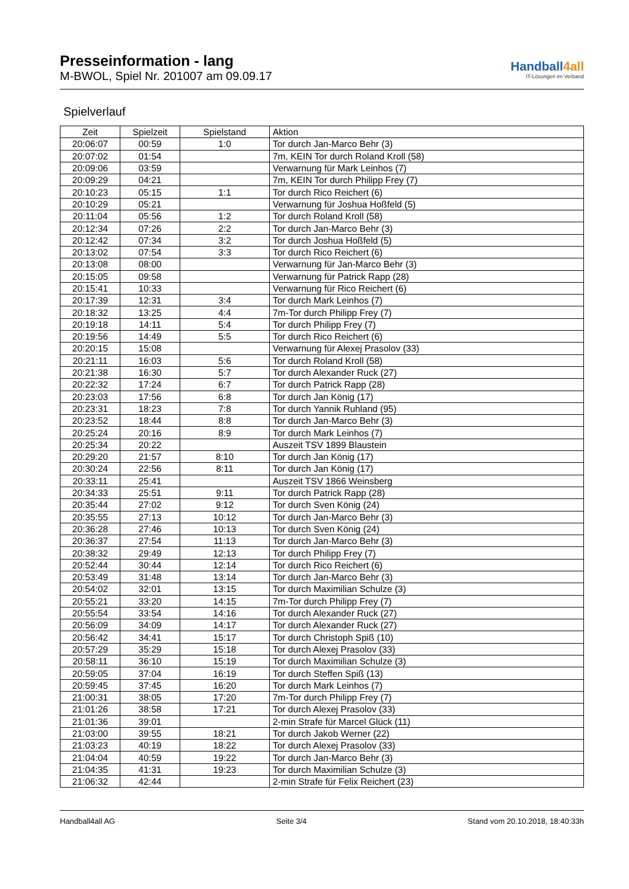Presseinformation - lang
M-BWOL, Spiel Nr. 201007 am 09.09.17
Handball4all
IT-Lösungen im Verband
Spielverlauf
| Zeit | Spielzeit | Spielstand | Aktion |
| --- | --- | --- | --- |
| 20:06:07 | 00:59 | 1:0 | Tor durch Jan-Marco Behr (3) |
| 20:07:02 | 01:54 | | 7m, KEIN Tor durch Roland Kroll (58) |
| 20:09:06 | 03:59 | | Verwarnung für Mark Leinhos (7) |
| 20:09:29 | 04:21 | | 7m, KEIN Tor durch Philipp Frey (7) |
| 20:10:23 | 05:15 | 1:1 | Tor durch Rico Reichert (6) |
| 20:10:29 | 05:21 | | Verwarnung für Joshua Hoßfeld (5) |
| 20:11:04 | 05:56 | 1:2 | Tor durch Roland Kroll (58) |
| 20:12:34 | 07:26 | 2:2 | Tor durch Jan-Marco Behr (3) |
| 20:12:42 | 07:34 | 3:2 | Tor durch Joshua Hoßfeld (5) |
| 20:13:02 | 07:54 | 3:3 | Tor durch Rico Reichert (6) |
| 20:13:08 | 08:00 | | Verwarnung für Jan-Marco Behr (3) |
| 20:15:05 | 09:58 | | Verwarnung für Patrick Rapp (28) |
| 20:15:41 | 10:33 | | Verwarnung für Rico Reichert (6) |
| 20:17:39 | 12:31 | 3:4 | Tor durch Mark Leinhos (7) |
| 20:18:32 | 13:25 | 4:4 | 7m-Tor durch Philipp Frey (7) |
| 20:19:18 | 14:11 | 5:4 | Tor durch Philipp Frey (7) |
| 20:19:56 | 14:49 | 5:5 | Tor durch Rico Reichert (6) |
| 20:20:15 | 15:08 | | Verwarnung für Alexej Prasolov (33) |
| 20:21:11 | 16:03 | 5:6 | Tor durch Roland Kroll (58) |
| 20:21:38 | 16:30 | 5:7 | Tor durch Alexander Ruck (27) |
| 20:22:32 | 17:24 | 6:7 | Tor durch Patrick Rapp (28) |
| 20:23:03 | 17:56 | 6:8 | Tor durch Jan König (17) |
| 20:23:31 | 18:23 | 7:8 | Tor durch Yannik Ruhland (95) |
| 20:23:52 | 18:44 | 8:8 | Tor durch Jan-Marco Behr (3) |
| 20:25:24 | 20:16 | 8:9 | Tor durch Mark Leinhos (7) |
| 20:25:34 | 20:22 | | Auszeit TSV 1899 Blaustein |
| 20:29:20 | 21:57 | 8:10 | Tor durch Jan König (17) |
| 20:30:24 | 22:56 | 8:11 | Tor durch Jan König (17) |
| 20:33:11 | 25:41 | | Auszeit TSV 1866 Weinsberg |
| 20:34:33 | 25:51 | 9:11 | Tor durch Patrick Rapp (28) |
| 20:35:44 | 27:02 | 9:12 | Tor durch Sven König (24) |
| 20:35:55 | 27:13 | 10:12 | Tor durch Jan-Marco Behr (3) |
| 20:36:28 | 27:46 | 10:13 | Tor durch Sven König (24) |
| 20:36:37 | 27:54 | 11:13 | Tor durch Jan-Marco Behr (3) |
| 20:38:32 | 29:49 | 12:13 | Tor durch Philipp Frey (7) |
| 20:52:44 | 30:44 | 12:14 | Tor durch Rico Reichert (6) |
| 20:53:49 | 31:48 | 13:14 | Tor durch Jan-Marco Behr (3) |
| 20:54:02 | 32:01 | 13:15 | Tor durch Maximilian Schulze (3) |
| 20:55:21 | 33:20 | 14:15 | 7m-Tor durch Philipp Frey (7) |
| 20:55:54 | 33:54 | 14:16 | Tor durch Alexander Ruck (27) |
| 20:56:09 | 34:09 | 14:17 | Tor durch Alexander Ruck (27) |
| 20:56:42 | 34:41 | 15:17 | Tor durch Christoph Spiß (10) |
| 20:57:29 | 35:29 | 15:18 | Tor durch Alexej Prasolov (33) |
| 20:58:11 | 36:10 | 15:19 | Tor durch Maximilian Schulze (3) |
| 20:59:05 | 37:04 | 16:19 | Tor durch Steffen Spiß (13) |
| 20:59:45 | 37:45 | 16:20 | Tor durch Mark Leinhos (7) |
| 21:00:31 | 38:05 | 17:20 | 7m-Tor durch Philipp Frey (7) |
| 21:01:26 | 38:58 | 17:21 | Tor durch Alexej Prasolov (33) |
| 21:01:36 | 39:01 | | 2-min Strafe für Marcel Glück (11) |
| 21:03:00 | 39:55 | 18:21 | Tor durch Jakob Werner (22) |
| 21:03:23 | 40:19 | 18:22 | Tor durch Alexej Prasolov (33) |
| 21:04:04 | 40:59 | 19:22 | Tor durch Jan-Marco Behr (3) |
| 21:04:35 | 41:31 | 19:23 | Tor durch Maximilian Schulze (3) |
| 21:06:32 | 42:44 | | 2-min Strafe für Felix Reichert (23) |
Handball4all AG Seite 3/4 Stand vom 20.10.2018, 18:40:33h